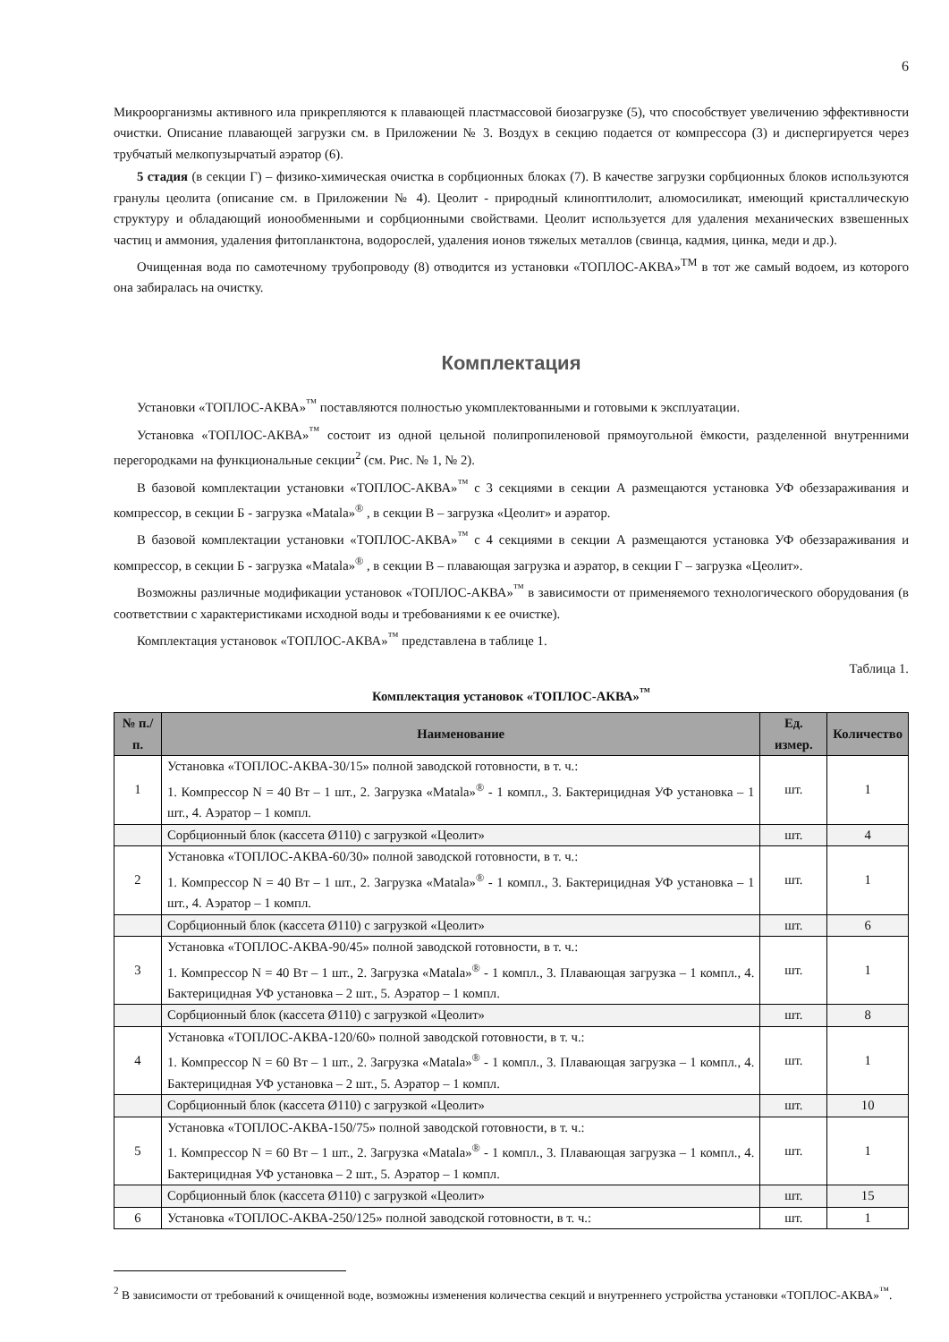6
Микроорганизмы активного ила прикрепляются к плавающей пластмассовой биозагрузке (5), что способствует увеличению эффективности очистки. Описание плавающей загрузки см. в Приложении № 3. Воздух в секцию подается от компрессора (3) и диспергируется через трубчатый мелкопузырчатый аэратор (6).
5 стадия (в секции Г) – физико-химическая очистка в сорбционных блоках (7). В качестве загрузки сорбционных блоков используются гранулы цеолита (описание см. в Приложении № 4). Цеолит - природный клиноптилолит, алюмосиликат, имеющий кристаллическую структуру и обладающий ионообменными и сорбционными свойствами. Цеолит используется для удаления механических взвешенных частиц и аммония, удаления фитопланктона, водорослей, удаления ионов тяжелых металлов (свинца, кадмия, цинка, меди и др.).
Очищенная вода по самотечному трубопроводу (8) отводится из установки «ТОПЛОС-АКВА»<sup>TM</sup> в тот же самый водоем, из которого она забиралась на очистку.
Комплектация
Установки «ТОПЛОС-АКВА»<sup>™</sup> поставляются полностью укомплектованными и готовыми к эксплуатации.
Установка «ТОПЛОС-АКВА»<sup>™</sup> состоит из одной цельной полипропиленовой прямоугольной ёмкости, разделенной внутренними перегородками на функциональные секции<sup>2</sup> (см. Рис. № 1, № 2).
В базовой комплектации установки «ТОПЛОС-АКВА»<sup>™</sup> с 3 секциями в секции А размещаются установка УФ обеззараживания и компрессор, в секции Б - загрузка «Matala»<sup>®</sup> , в секции В – загрузка «Цеолит» и аэратор.
В базовой комплектации установки «ТОПЛОС-АКВА»<sup>™</sup> с 4 секциями в секции А размещаются установка УФ обеззараживания и компрессор, в секции Б - загрузка «Matala»<sup>®</sup> , в секции В – плавающая загрузка и аэратор, в секции Г – загрузка «Цеолит».
Возможны различные модификации установок «ТОПЛОС-АКВА»<sup>™</sup> в зависимости от применяемого технологического оборудования (в соответствии с характеристиками исходной воды и требованиями к ее очистке).
Комплектация установок «ТОПЛОС-АКВА»<sup>™</sup> представлена в таблице 1.
Таблица 1.
Комплектация установок «ТОПЛОС-АКВА»<sup>™</sup>
| № п./п. | Наименование | Ед. измер. | Количество |
| --- | --- | --- | --- |
| 1 | Установка «ТОПЛОС-АКВА-30/15» полной заводской готовности, в т. ч.: 1. Компрессор N = 40 Вт – 1 шт., 2. Загрузка «Matala»<sup>®</sup> - 1 компл., 3. Бактерицидная УФ установка – 1 шт., 4. Аэратор – 1 компл. | шт. | 1 |
| | Сорбционный блок (кассета Ø110) с загрузкой «Цеолит» | шт. | 4 |
| 2 | Установка «ТОПЛОС-АКВА-60/30» полной заводской готовности, в т. ч.: 1. Компрессор N = 40 Вт – 1 шт., 2. Загрузка «Matala»<sup>®</sup> - 1 компл., 3. Бактерицидная УФ установка – 1 шт., 4. Аэратор – 1 компл. | шт. | 1 |
| | Сорбционный блок (кассета Ø110) с загрузкой «Цеолит» | шт. | 6 |
| 3 | Установка «ТОПЛОС-АКВА-90/45» полной заводской готовности, в т. ч.: 1. Компрессор N = 40 Вт – 1 шт., 2. Загрузка «Matala»<sup>®</sup> - 1 компл., 3. Плавающая загрузка – 1 компл., 4. Бактерицидная УФ установка – 2 шт., 5. Аэратор – 1 компл. | шт. | 1 |
| | Сорбционный блок (кассета Ø110) с загрузкой «Цеолит» | шт. | 8 |
| 4 | Установка «ТОПЛОС-АКВА-120/60» полной заводской готовности, в т. ч.: 1. Компрессор N = 60 Вт – 1 шт., 2. Загрузка «Matala»<sup>®</sup> - 1 компл., 3. Плавающая загрузка – 1 компл., 4. Бактерицидная УФ установка – 2 шт., 5. Аэратор – 1 компл. | шт. | 1 |
| | Сорбционный блок (кассета Ø110) с загрузкой «Цеолит» | шт. | 10 |
| 5 | Установка «ТОПЛОС-АКВА-150/75» полной заводской готовности, в т. ч.: 1. Компрессор N = 60 Вт – 1 шт., 2. Загрузка «Matala»<sup>®</sup> - 1 компл., 3. Плавающая загрузка – 1 компл., 4. Бактерицидная УФ установка – 2 шт., 5. Аэратор – 1 компл. | шт. | 1 |
| | Сорбционный блок (кассета Ø110) с загрузкой «Цеолит» | шт. | 15 |
| 6 | Установка «ТОПЛОС-АКВА-250/125» полной заводской готовности, в т. ч.: | шт. | 1 |
<sup>2</sup> В зависимости от требований к очищенной воде, возможны изменения количества секций и внутреннего устройства установки «ТОПЛОС-АКВА»<sup>™</sup>.